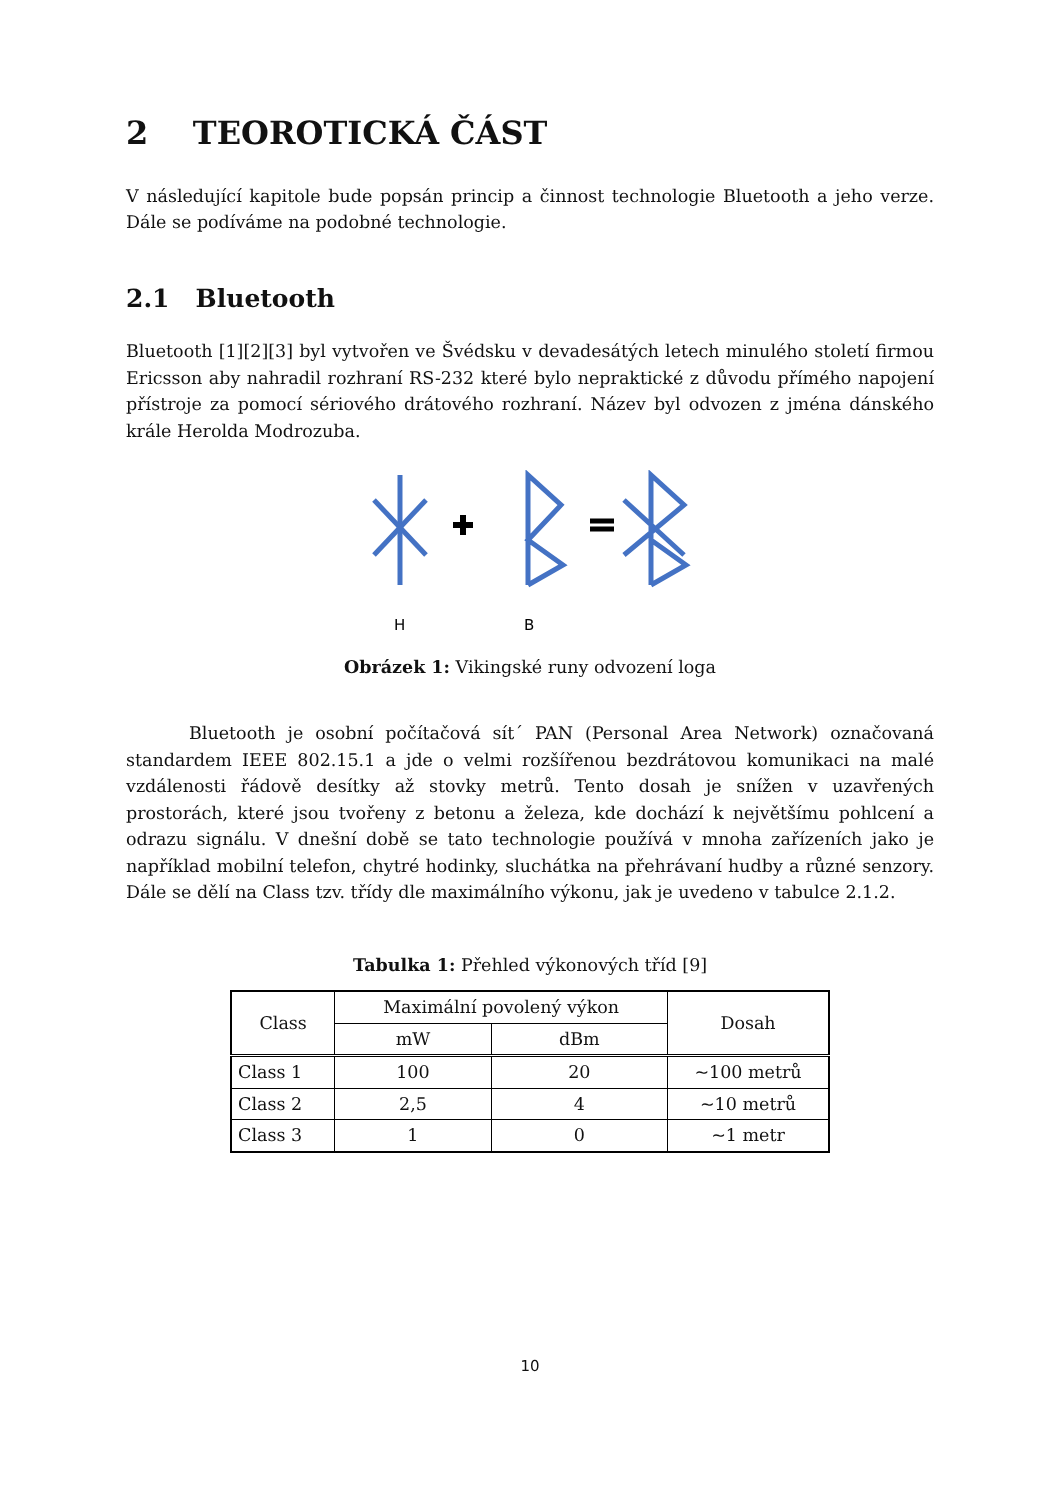2 TEOROTICKÁ ČÁST
V následující kapitole bude popsán princip a činnost technologie Bluetooth a jeho verze. Dále se podíváme na podobné technologie.
2.1 Bluetooth
Bluetooth [1][2][3] byl vytvořen ve Švédsku v devadesátých letech minulého století firmou Ericsson aby nahradil rozhraní RS-232 které bylo nepraktické z důvodu přímého napojení přístroje za pomocí sériového drátového rozhraní. Název byl odvozen z jména dánského krále Herolda Modrozuba.
H
B
Obrázek 1: Vikingské runy odvození loga
Bluetooth je osobní počítačová sít´ PAN (Personal Area Network) označovaná standardem IEEE 802.15.1 a jde o velmi rozšířenou bezdrátovou komunikaci na malé vzdálenosti řádově desítky až stovky metrů. Tento dosah je snížen v uzavřených prostorách, které jsou tvořeny z betonu a železa, kde dochází k největšímu pohlcení a odrazu signálu. V dnešní době se tato technologie používá v mnoha zařízeních jako je například mobilní telefon, chytré hodinky, sluchátka na přehrávaní hudby a různé senzory. Dále se dělí na Class tzv. třídy dle maximálního výkonu, jak je uvedeno v tabulce 2.1.2.
Tabulka 1: Přehled výkonových tříd [9]
| Class | Maximální povolený výkon | | Dosah |
| --- | --- | --- | --- |
| | mW | dBm | |
| Class 1 | 100 | 20 | ~100 metrů |
| Class 2 | 2,5 | 4 | ~10 metrů |
| Class 3 | 1 | 0 | ~1 metr |
10